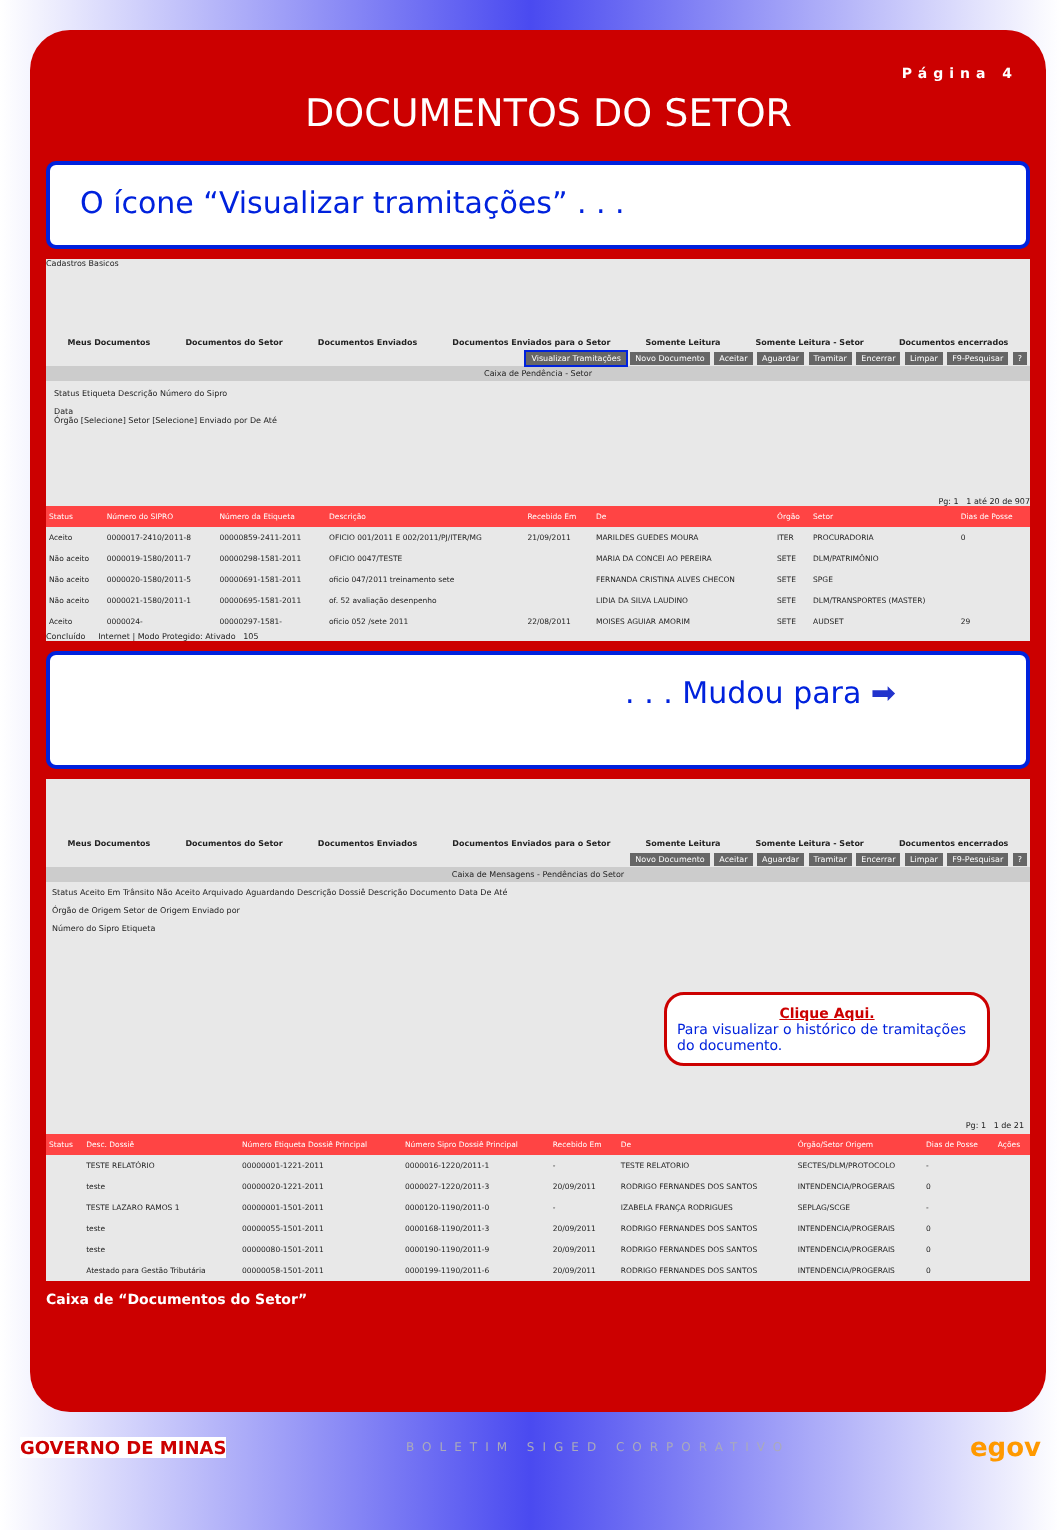Página 4
DOCUMENTOS DO SETOR
O ícone “Visualizar tramitações” . . .
Cadastros Basicos
Meus Documentos Documentos do Setor Documentos Enviados Documentos Enviados para o Setor Somente Leitura Somente Leitura - Setor Documentos encerrados
Visualizar Tramitações Novo Documento Aceitar Aguardar Tramitar Encerrar Limpar F9-Pesquisar ?
Caixa de Pendência - Setor
Status Etiqueta Descrição Número do Sipro
Data
Órgão [Selecione] Setor [Selecione] Enviado por De Até
Pg: 1 1 até 20 de 907
| Status | Número do SIPRO | Número da Etiqueta | Descrição | Recebido Em | De | Órgão | Setor | Dias de Posse |
| --- | --- | --- | --- | --- | --- | --- | --- | --- |
| Aceito | 0000017-2410/2011-8 | 00000859-2411-2011 | OFICIO 001/2011 E 002/2011/PJ/ITER/MG | 21/09/2011 | MARILDES GUEDES MOURA | ITER | PROCURADORIA | 0 |
| Não aceito | 0000019-1580/2011-7 | 00000298-1581-2011 | OFICIO 0047/TESTE | | MARIA DA CONCEI AO PEREIRA | SETE | DLM/PATRIMÔNIO | |
| Não aceito | 0000020-1580/2011-5 | 00000691-1581-2011 | oficio 047/2011 treinamento sete | | FERNANDA CRISTINA ALVES CHECON | SETE | SPGE | |
| Não aceito | 0000021-1580/2011-1 | 00000695-1581-2011 | of. 52 avaliação desenpenho | | LIDIA DA SILVA LAUDINO | SETE | DLM/TRANSPORTES (MASTER) | |
| Aceito | 0000024- | 00000297-1581- | oficio 052 /sete 2011 | 22/08/2011 | MOISES AGUIAR AMORIM | SETE | AUDSET | 29 |
Concluído Internet | Modo Protegido: Ativado 105
. . . Mudou para ➡
Meus Documentos Documentos do Setor Documentos Enviados Documentos Enviados para o Setor Somente Leitura Somente Leitura - Setor Documentos encerrados
Novo Documento Aceitar Aguardar Tramitar Encerrar Limpar F9-Pesquisar ?
Caixa de Mensagens - Pendências do Setor
Status Aceito Em Trânsito Não Aceito Arquivado Aguardando Descrição Dossiê Descrição Documento Data De Até
Órgão de Origem Setor de Origem Enviado por
Número do Sipro Etiqueta
Clique Aqui.
Para visualizar o histórico de tramitações do documento.
Pg: 1 1 de 21
| Status | Desc. Dossiê | Número Etiqueta Dossiê Principal | Número Sipro Dossiê Principal | Recebido Em | De | Órgão/Setor Origem | Dias de Posse | Ações |
| --- | --- | --- | --- | --- | --- | --- | --- | --- |
| | TESTE RELATÓRIO | 00000001-1221-2011 | 0000016-1220/2011-1 | - | TESTE RELATORIO | SECTES/DLM/PROTOCOLO | - | |
| | teste | 00000020-1221-2011 | 0000027-1220/2011-3 | 20/09/2011 | RODRIGO FERNANDES DOS SANTOS | INTENDENCIA/PROGERAIS | 0 | |
| | TESTE LAZARO RAMOS 1 | 00000001-1501-2011 | 0000120-1190/2011-0 | - | IZABELA FRANÇA RODRIGUES | SEPLAG/SCGE | - | |
| | teste | 00000055-1501-2011 | 0000168-1190/2011-3 | 20/09/2011 | RODRIGO FERNANDES DOS SANTOS | INTENDENCIA/PROGERAIS | 0 | |
| | teste | 00000080-1501-2011 | 0000190-1190/2011-9 | 20/09/2011 | RODRIGO FERNANDES DOS SANTOS | INTENDENCIA/PROGERAIS | 0 | |
| | Atestado para Gestão Tributária | 00000058-1501-2011 | 0000199-1190/2011-6 | 20/09/2011 | RODRIGO FERNANDES DOS SANTOS | INTENDENCIA/PROGERAIS | 0 | |
Caixa de “Documentos do Setor”
GOVERNO DE MINAS BOLETIM SIGED CORPORATIVO egov